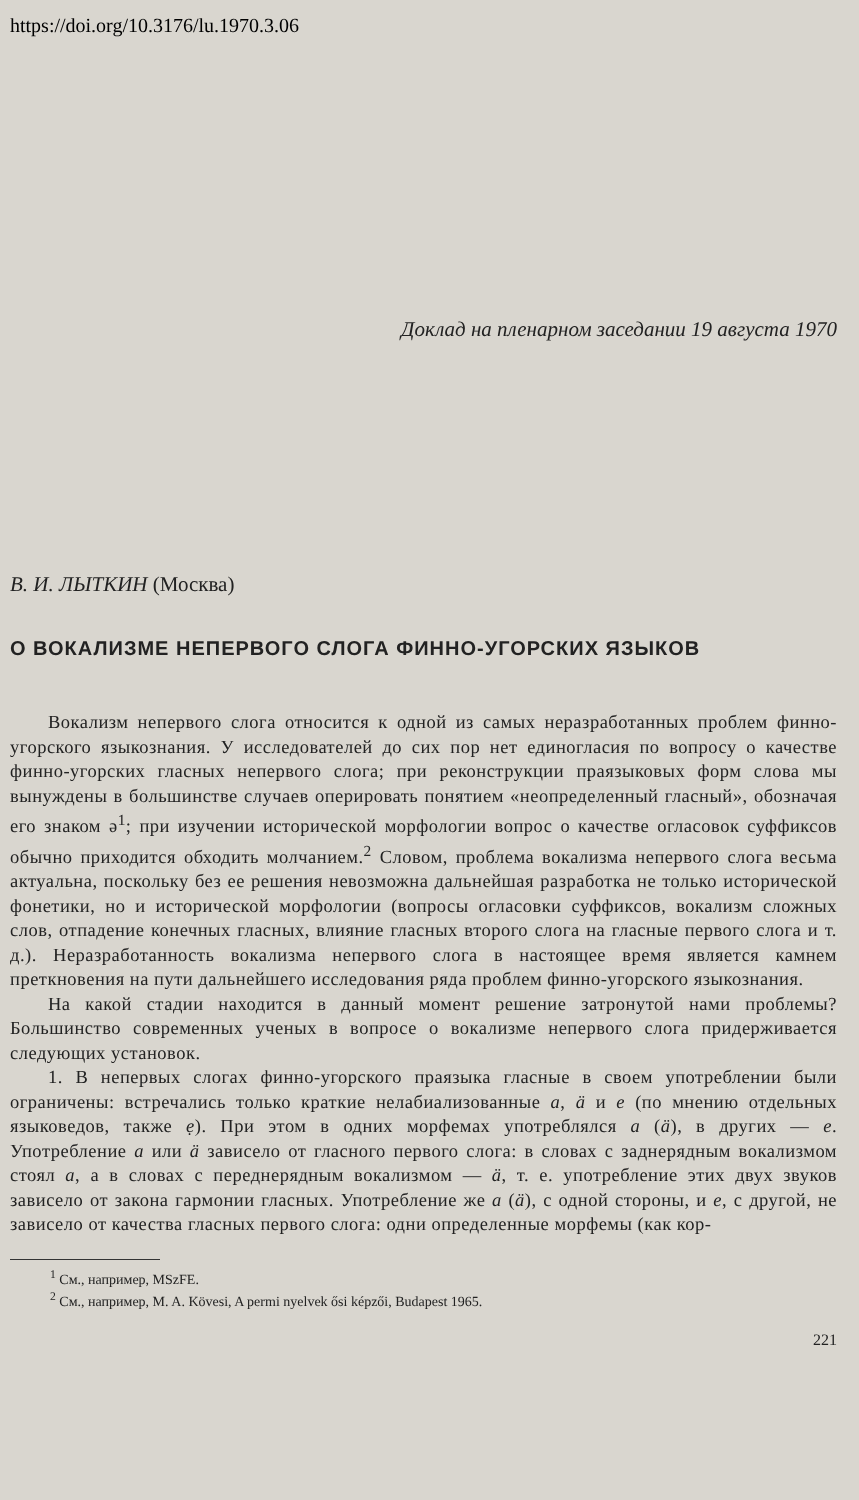https://doi.org/10.3176/lu.1970.3.06
Доклад на пленарном заседании 19 августа 1970
В. И. ЛЫТКИН (Москва)
О ВОКАЛИЗМЕ НЕПЕРВОГО СЛОГА ФИННО-УГОРСКИХ ЯЗЫКОВ
Вокализм непервого слога относится к одной из самых неразработанных проблем финно-угорского языкознания. У исследователей до сих пор нет единогласия по вопросу о качестве финно-угорских гласных непервого слога; при реконструкции праязыковых форм слова мы вынуждены в большинстве случаев оперировать понятием «неопределенный гласный», обозначая его знаком ә<sup>1</sup>; при изучении исторической морфологии вопрос о качестве огласовок суффиксов обычно приходится обходить молчанием.<sup>2</sup> Словом, проблема вокализма непервого слога весьма актуальна, поскольку без ее решения невозможна дальнейшая разработка не только исторической фонетики, но и исторической морфологии (вопросы огласовки суффиксов, вокализм сложных слов, отпадение конечных гласных, влияние гласных второго слога на гласные первого слога и т. д.). Неразработанность вокализма непервого слога в настоящее время является камнем преткновения на пути дальнейшего исследования ряда проблем финно-угорского языкознания.
На какой стадии находится в данный момент решение затронутой нами проблемы? Большинство современных ученых в вопросе о вокализме непервого слога придерживается следующих установок.
1. В непервых слогах финно-угорского праязыка гласные в своем употреблении были ограничены: встречались только краткие нелабиализованные a, ä и e (по мнению отдельных языковедов, также ẹ). При этом в одних морфемах употреблялся a (ä), в других — e. Употребление a или ä зависело от гласного первого слога: в словах с заднерядным вокализмом стоял a, а в словах с переднерядным вокализмом — ä, т. е. употребление этих двух звуков зависело от закона гармонии гласных. Употребление же a (ä), с одной стороны, и e, с другой, не зависело от качества гласных первого слога: одни определенные морфемы (как кор-
<sup>1</sup> См., например, MSzFE.
<sup>2</sup> См., например, M. A. Kövesi, A permi nyelvek ősi képzői, Budapest 1965.
221